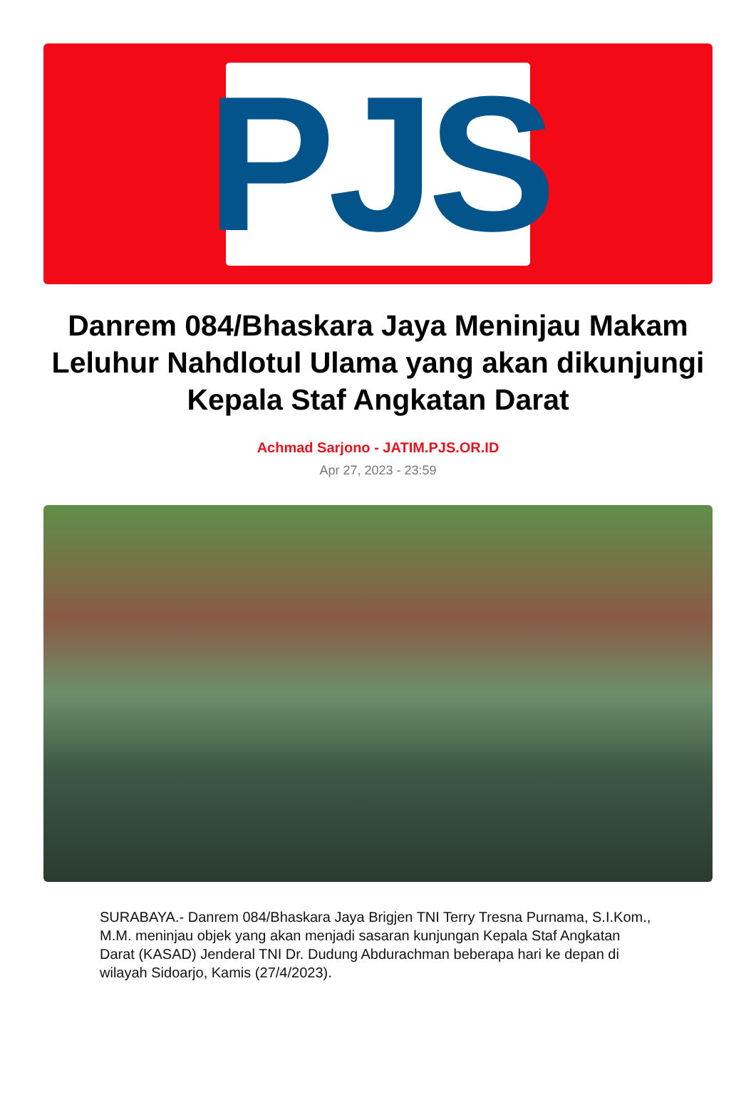PJS
Danrem 084/Bhaskara Jaya Meninjau Makam Leluhur Nahdlotul Ulama yang akan dikunjungi Kepala Staf Angkatan Darat
Achmad Sarjono - JATIM.PJS.OR.ID
Apr 27, 2023 - 23:59
SURABAYA.- Danrem 084/Bhaskara Jaya Brigjen TNI Terry Tresna Purnama, S.I.Kom., M.M. meninjau objek yang akan menjadi sasaran kunjungan Kepala Staf Angkatan Darat (KASAD) Jenderal TNI Dr. Dudung Abdurachman beberapa hari ke depan di wilayah Sidoarjo, Kamis (27/4/2023).